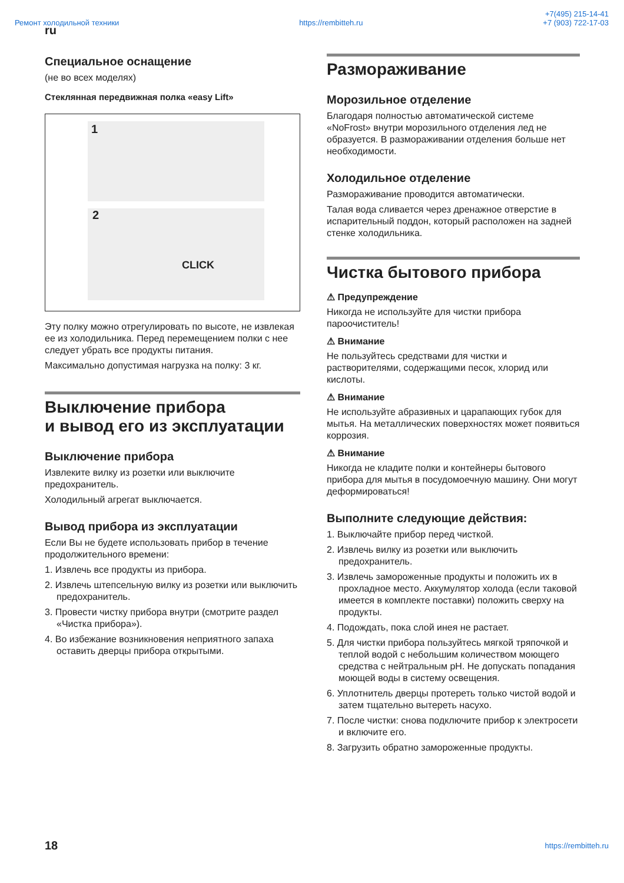Ремонт холодильной техники https://rembitteh.ru +7(495) 215-14-41
+7 (903) 722-17-03
ru
Специальное оснащение
(не во всех моделях)
Стеклянная передвижная полка «easy Lift»
1
2
CLICK
Эту полку можно отрегулировать по высоте, не извлекая ее из холодильника. Перед перемещением полки с нее следует убрать все продукты питания.
Максимально допустимая нагрузка на полку: 3 кг.
Выключение прибора
и вывод его из эксплуатации
Выключение прибора
Извлеките вилку из розетки или выключите предохранитель.
Холодильный агрегат выключается.
Вывод прибора из эксплуатации
Если Вы не будете использовать прибор в течение продолжительного времени:
1. Извлечь все продукты из прибора.
2. Извлечь штепсельную вилку из розетки или выключить предохранитель.
3. Провести чистку прибора внутри (смотрите раздел «Чистка прибора»).
4. Во избежание возникновения неприятного запаха оставить дверцы прибора открытыми.
Размораживание
Морозильное отделение
Благодаря полностью автоматической системе «NoFrost» внутри морозильного отделения лед не образуется. В размораживании отделения больше нет необходимости.
Холодильное отделение
Размораживание проводится автоматически.
Талая вода сливается через дренажное отверстие в испарительный поддон, который расположен на задней стенке холодильника.
Чистка бытового прибора
⚠ Предупреждение
Никогда не используйте для чистки прибора пароочиститель!
⚠ Внимание
Не пользуйтесь средствами для чистки и растворителями, содержащими песок, хлорид или кислоты.
⚠ Внимание
Не используйте абразивных и царапающих губок для мытья. На металлических поверхностях может появиться коррозия.
⚠ Внимание
Никогда не кладите полки и контейнеры бытового прибора для мытья в посудомоечную машину. Они могут деформироваться!
Выполните следующие действия:
1. Выключайте прибор перед чисткой.
2. Извлечь вилку из розетки или выключить предохранитель.
3. Извлечь замороженные продукты и положить их в прохладное место. Аккумулятор холода (если таковой имеется в комплекте поставки) положить сверху на продукты.
4. Подождать, пока слой инея не растает.
5. Для чистки прибора пользуйтесь мягкой тряпочкой и теплой водой с небольшим количеством моющего средства с нейтральным pH. Не допускать попадания моющей воды в систему освещения.
6. Уплотнитель дверцы протереть только чистой водой и затем тщательно вытереть насухо.
7. После чистки: снова подключите прибор к электросети и включите его.
8. Загрузить обратно замороженные продукты.
18 https://rembitteh.ru